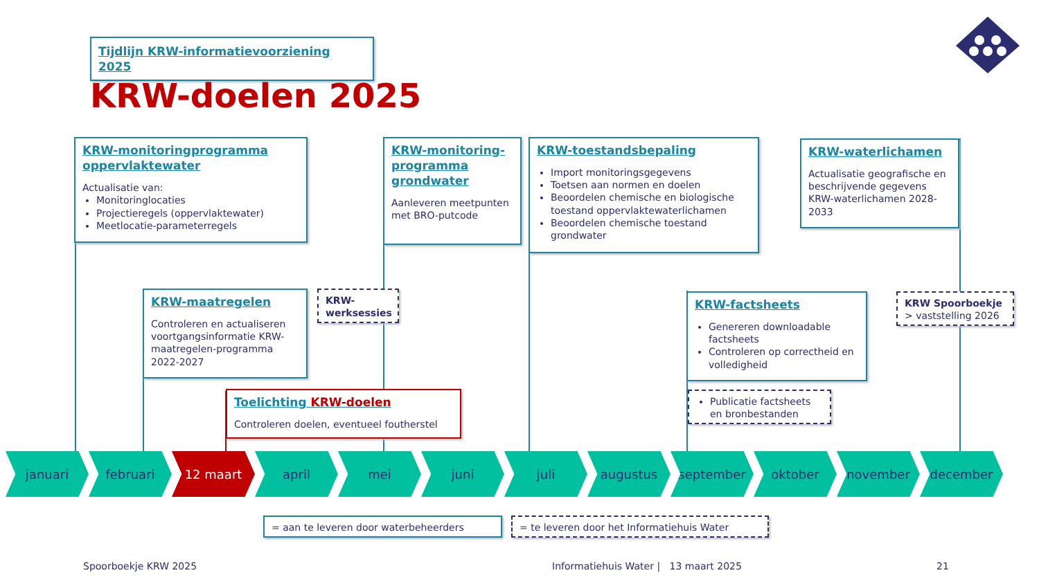Tijdlijn KRW-informatievoorziening 2025
KRW-doelen 2025
KRW-monitoringprogramma oppervlaktewater
Actualisatie van:
Monitoringlocaties
Projectieregels (oppervlaktewater)
Meetlocatie-parameterregels
KRW-monitoring-programma grondwater
Aanleveren meetpunten met BRO-putcode
KRW-toestandsbepaling
Import monitoringsgegevens
Toetsen aan normen en doelen
Beoordelen chemische en biologische toestand oppervlaktewaterlichamen
Beoordelen chemische toestand grondwater
KRW-waterlichamen
Actualisatie geografische en beschrijvende gegevens KRW-waterlichamen 2028-2033
KRW-maatregelen
Controleren en actualiseren voortgangsinformatie KRW-maatregelen-programma 2022-2027
KRW-
werksessies
Toelichting KRW-doelen
Controleren doelen, eventueel foutherstel
KRW-factsheets
Genereren downloadable factsheets
Controleren op correctheid en volledigheid
Publicatie factsheets en bronbestanden
KRW Spoorboekje
> vaststelling 2026
januari februari 12 maart april mei juni juli augustus september oktober november december
= aan te leveren door waterbeheerders = te leveren door het Informatiehuis Water
Spoorboekje KRW 2025
Informatiehuis Water | 13 maart 2025
21